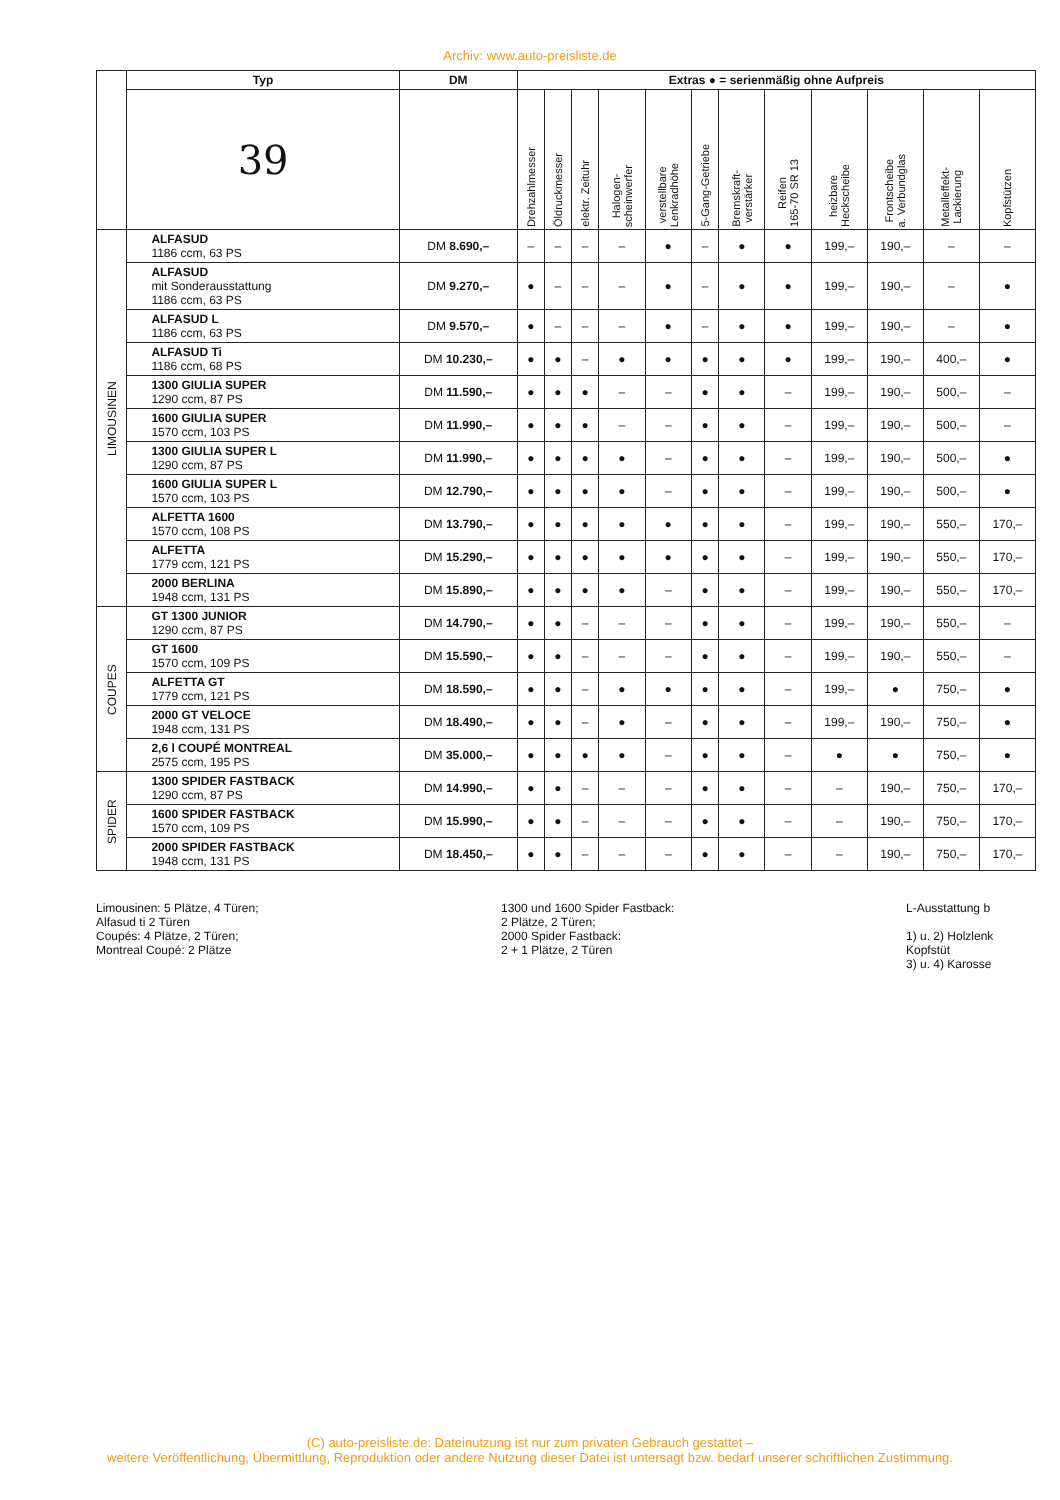Archiv: www.auto-preisliste.de
| | Typ | DM | Extras ● = serienmäßig ohne Aufpreis | | | | | | | | | | | |
| --- | --- | --- | --- | --- | --- | --- | --- | --- | --- | --- | --- | --- | --- | --- |
| | 39 | | Drehzahlmesser | Öldruckmesser | elektr. Zeituhr | Halogen- scheinwerfer | verstellbare Lenkradhöhe | 5-Gang-Getriebe | Bremskraft- verstärker | Reifen 165-70 SR 13 | heizbare Heckscheibe | Frontscheibe a. Verbundglas | Metalleffekt- Lackierung | Kopfstützen |
| LIMOUSINEN | ALFASUD 1186 ccm, 63 PS | DM 8.690,– | – | – | – | – | ● | – | ● | ● | 199,– | 190,– | – | – |
| | ALFASUD mit Sonderausstattung 1186 ccm, 63 PS | DM 9.270,– | ● | – | – | – | ● | – | ● | ● | 199,– | 190,– | – | ● |
| | ALFASUD L 1186 ccm, 63 PS | DM 9.570,– | ● | – | – | – | ● | – | ● | ● | 199,– | 190,– | – | ● |
| | ALFASUD Ti 1186 ccm, 68 PS | DM 10.230,– | ● | ● | – | ● | ● | ● | ● | ● | 199,– | 190,– | 400,– | ● |
| | 1300 GIULIA SUPER 1290 ccm, 87 PS | DM 11.590,– | ● | ● | ● | – | – | ● | ● | – | 199,– | 190,– | 500,– | – |
| | 1600 GIULIA SUPER 1570 ccm, 103 PS | DM 11.990,– | ● | ● | ● | – | – | ● | ● | – | 199,– | 190,– | 500,– | – |
| | 1300 GIULIA SUPER L 1290 ccm, 87 PS | DM 11.990,– | ● | ● | ● | ● | – | ● | ● | – | 199,– | 190,– | 500,– | ● |
| | 1600 GIULIA SUPER L 1570 ccm, 103 PS | DM 12.790,– | ● | ● | ● | ● | – | ● | ● | – | 199,– | 190,– | 500,– | ● |
| | ALFETTA 1600 1570 ccm, 108 PS | DM 13.790,– | ● | ● | ● | ● | ● | ● | ● | – | 199,– | 190,– | 550,– | 170,– |
| | ALFETTA 1779 ccm, 121 PS | DM 15.290,– | ● | ● | ● | ● | ● | ● | ● | – | 199,– | 190,– | 550,– | 170,– |
| | 2000 BERLINA 1948 ccm, 131 PS | DM 15.890,– | ● | ● | ● | ● | – | ● | ● | – | 199,– | 190,– | 550,– | 170,– |
| COUPES | GT 1300 JUNIOR 1290 ccm, 87 PS | DM 14.790,– | ● | ● | – | – | – | ● | ● | – | 199,– | 190,– | 550,– | – |
| | GT 1600 1570 ccm, 109 PS | DM 15.590,– | ● | ● | – | – | – | ● | ● | – | 199,– | 190,– | 550,– | – |
| | ALFETTA GT 1779 ccm, 121 PS | DM 18.590,– | ● | ● | – | ● | ● | ● | ● | – | 199,– | ● | 750,– | ● |
| | 2000 GT VELOCE 1948 ccm, 131 PS | DM 18.490,– | ● | ● | – | ● | – | ● | ● | – | 199,– | 190,– | 750,– | ● |
| | 2,6 l COUPÉ MONTREAL 2575 ccm, 195 PS | DM 35.000,– | ● | ● | ● | ● | – | ● | ● | – | ● | ● | 750,– | ● |
| SPIDER | 1300 SPIDER FASTBACK 1290 ccm, 87 PS | DM 14.990,– | ● | ● | – | – | – | ● | ● | – | – | 190,– | 750,– | 170,– |
| | 1600 SPIDER FASTBACK 1570 ccm, 109 PS | DM 15.990,– | ● | ● | – | – | – | ● | ● | – | – | 190,– | 750,– | 170,– |
| | 2000 SPIDER FASTBACK 1948 ccm, 131 PS | DM 18.450,– | ● | ● | – | – | – | ● | ● | – | – | 190,– | 750,– | 170,– |
Limousinen: 5 Plätze, 4 Türen;
Alfasud ti 2 Türen
Coupés: 4 Plätze, 2 Türen;
Montreal Coupé: 2 Plätze
1300 und 1600 Spider Fastback:
2 Plätze, 2 Türen;
2000 Spider Fastback:
2 + 1 Plätze, 2 Türen
L-Ausstattung b
1) u. 2) Holzlenk
Kopfstüt
3) u. 4) Karosse
(C) auto-preisliste.de: Dateinutzung ist nur zum privaten Gebrauch gestattet –
weitere Veröffentlichung, Übermittlung, Reproduktion oder andere Nutzung dieser Datei ist untersagt bzw. bedarf unserer schriftlichen Zustimmung.